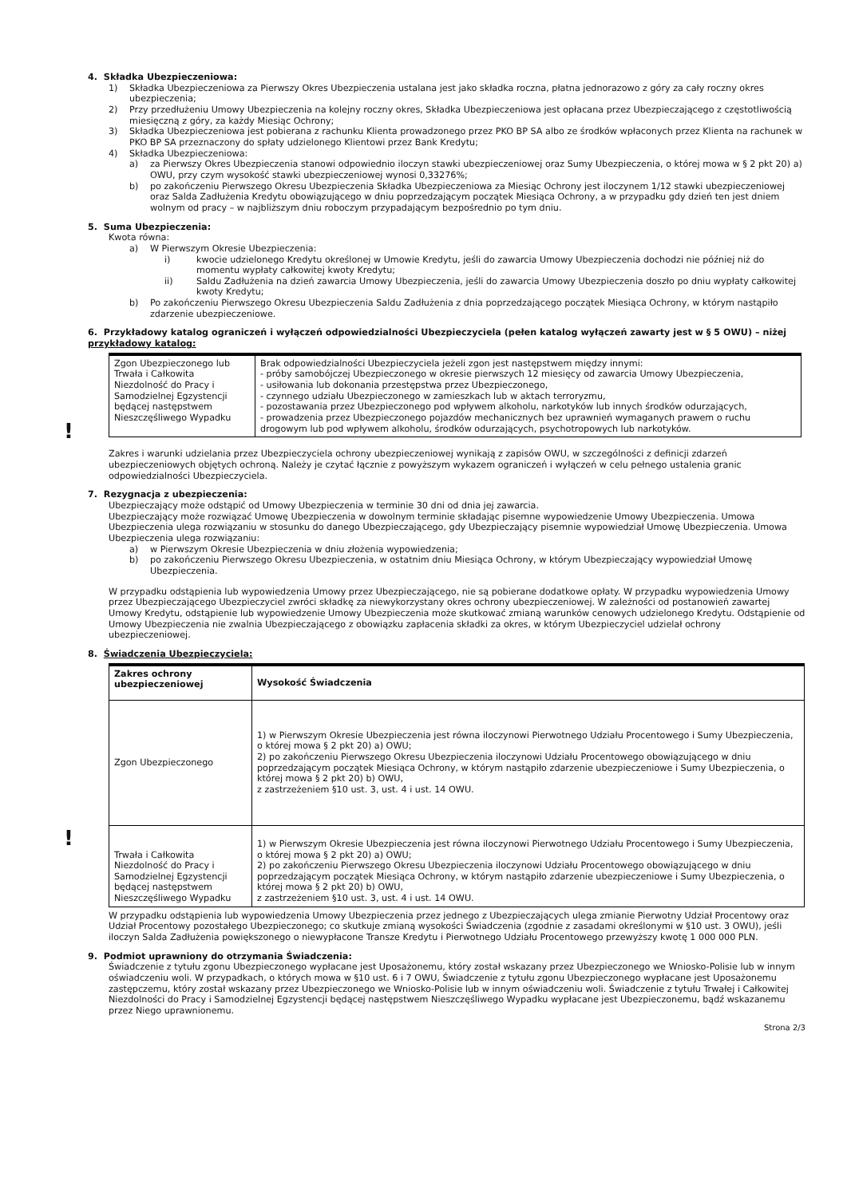4. Składka Ubezpieczeniowa:
1) Składka Ubezpieczeniowa za Pierwszy Okres Ubezpieczenia ustalana jest jako składka roczna, płatna jednorazowo z góry za cały roczny okres ubezpieczenia;
2) Przy przedłużeniu Umowy Ubezpieczenia na kolejny roczny okres, Składka Ubezpieczeniowa jest opłacana przez Ubezpieczającego z częstotliwością miesięczną z góry, za każdy Miesiąc Ochrony;
3) Składka Ubezpieczeniowa jest pobierana z rachunku Klienta prowadzonego przez PKO BP SA albo ze środków wpłaconych przez Klienta na rachunek w PKO BP SA przeznaczony do spłaty udzielonego Klientowi przez Bank Kredytu;
4) Składka Ubezpieczeniowa:
a) za Pierwszy Okres Ubezpieczenia stanowi odpowiednio iloczyn stawki ubezpieczeniowej oraz Sumy Ubezpieczenia, o której mowa w § 2 pkt 20) a) OWU, przy czym wysokość stawki ubezpieczeniowej wynosi 0,33276%;
b) po zakończeniu Pierwszego Okresu Ubezpieczenia Składka Ubezpieczeniowa za Miesiąc Ochrony jest iloczynem 1/12 stawki ubezpieczeniowej oraz Salda Zadłużenia Kredytu obowiązującego w dniu poprzedzającym początek Miesiąca Ochrony, a w przypadku gdy dzień ten jest dniem wolnym od pracy – w najbliższym dniu roboczym przypadającym bezpośrednio po tym dniu.
5. Suma Ubezpieczenia:
Kwota równa:
a) W Pierwszym Okresie Ubezpieczenia:
i) kwocie udzielonego Kredytu określonej w Umowie Kredytu, jeśli do zawarcia Umowy Ubezpieczenia dochodzi nie później niż do momentu wypłaty całkowitej kwoty Kredytu;
ii) Saldu Zadłużenia na dzień zawarcia Umowy Ubezpieczenia, jeśli do zawarcia Umowy Ubezpieczenia doszło po dniu wypłaty całkowitej kwoty Kredytu;
b) Po zakończeniu Pierwszego Okresu Ubezpieczenia Saldu Zadłużenia z dnia poprzedzającego początek Miesiąca Ochrony, w którym nastąpiło zdarzenie ubezpieczeniowe.
6. Przykładowy katalog ograniczeń i wyłączeń odpowiedzialności Ubezpieczyciela (pełen katalog wyłączeń zawarty jest w § 5 OWU) – niżej przykładowy katalog:
!
| Zgon Ubezpieczonego lub Trwała i Całkowita Niezdolność do Pracy i Samodzielnej Egzystencji będącej następstwem Nieszczęśliwego Wypadku | Brak odpowiedzialności Ubezpieczyciela jeżeli zgon jest następstwem między innymi: - próby samobójczej Ubezpieczonego w okresie pierwszych 12 miesięcy od zawarcia Umowy Ubezpieczenia, - usiłowania lub dokonania przestępstwa przez Ubezpieczonego, - czynnego udziału Ubezpieczonego w zamieszkach lub w aktach terroryzmu, - pozostawania przez Ubezpieczonego pod wpływem alkoholu, narkotyków lub innych środków odurzających, - prowadzenia przez Ubezpieczonego pojazdów mechanicznych bez uprawnień wymaganych prawem o ruchu drogowym lub pod wpływem alkoholu, środków odurzających, psychotropowych lub narkotyków. |
Zakres i warunki udzielania przez Ubezpieczyciela ochrony ubezpieczeniowej wynikają z zapisów OWU, w szczególności z definicji zdarzeń ubezpieczeniowych objętych ochroną. Należy je czytać łącznie z powyższym wykazem ograniczeń i wyłączeń w celu pełnego ustalenia granic odpowiedzialności Ubezpieczyciela.
7. Rezygnacja z ubezpieczenia:
Ubezpieczający może odstąpić od Umowy Ubezpieczenia w terminie 30 dni od dnia jej zawarcia.
Ubezpieczający może rozwiązać Umowę Ubezpieczenia w dowolnym terminie składając pisemne wypowiedzenie Umowy Ubezpieczenia. Umowa Ubezpieczenia ulega rozwiązaniu w stosunku do danego Ubezpieczającego, gdy Ubezpieczający pisemnie wypowiedział Umowę Ubezpieczenia. Umowa Ubezpieczenia ulega rozwiązaniu:
a) w Pierwszym Okresie Ubezpieczenia w dniu złożenia wypowiedzenia;
b) po zakończeniu Pierwszego Okresu Ubezpieczenia, w ostatnim dniu Miesiąca Ochrony, w którym Ubezpieczający wypowiedział Umowę Ubezpieczenia.
W przypadku odstąpienia lub wypowiedzenia Umowy przez Ubezpieczającego, nie są pobierane dodatkowe opłaty. W przypadku wypowiedzenia Umowy przez Ubezpieczającego Ubezpieczyciel zwróci składkę za niewykorzystany okres ochrony ubezpieczeniowej. W zależności od postanowień zawartej Umowy Kredytu, odstąpienie lub wypowiedzenie Umowy Ubezpieczenia może skutkować zmianą warunków cenowych udzielonego Kredytu. Odstąpienie od Umowy Ubezpieczenia nie zwalnia Ubezpieczającego z obowiązku zapłacenia składki za okres, w którym Ubezpieczyciel udzielał ochrony ubezpieczeniowej.
8. Świadczenia Ubezpieczyciela:
!
| Zakres ochrony ubezpieczeniowej | Wysokość Świadczenia |
| --- | --- |
| Zgon Ubezpieczonego | 1) w Pierwszym Okresie Ubezpieczenia jest równa iloczynowi Pierwotnego Udziału Procentowego i Sumy Ubezpieczenia, o której mowa § 2 pkt 20) a) OWU; 2) po zakończeniu Pierwszego Okresu Ubezpieczenia iloczynowi Udziału Procentowego obowiązującego w dniu poprzedzającym początek Miesiąca Ochrony, w którym nastąpiło zdarzenie ubezpieczeniowe i Sumy Ubezpieczenia, o której mowa § 2 pkt 20) b) OWU, z zastrzeżeniem §10 ust. 3, ust. 4 i ust. 14 OWU. |
| Trwała i Całkowita Niezdolność do Pracy i Samodzielnej Egzystencji będącej następstwem Nieszczęśliwego Wypadku | 1) w Pierwszym Okresie Ubezpieczenia jest równa iloczynowi Pierwotnego Udziału Procentowego i Sumy Ubezpieczenia, o której mowa § 2 pkt 20) a) OWU; 2) po zakończeniu Pierwszego Okresu Ubezpieczenia iloczynowi Udziału Procentowego obowiązującego w dniu poprzedzającym początek Miesiąca Ochrony, w którym nastąpiło zdarzenie ubezpieczeniowe i Sumy Ubezpieczenia, o której mowa § 2 pkt 20) b) OWU, z zastrzeżeniem §10 ust. 3, ust. 4 i ust. 14 OWU. |
W przypadku odstąpienia lub wypowiedzenia Umowy Ubezpieczenia przez jednego z Ubezpieczających ulega zmianie Pierwotny Udział Procentowy oraz Udział Procentowy pozostałego Ubezpieczonego; co skutkuje zmianą wysokości Świadczenia (zgodnie z zasadami określonymi w §10 ust. 3 OWU), jeśli iloczyn Salda Zadłużenia powiększonego o niewypłacone Transze Kredytu i Pierwotnego Udziału Procentowego przewyższy kwotę 1 000 000 PLN.
9. Podmiot uprawniony do otrzymania Świadczenia:
Świadczenie z tytułu zgonu Ubezpieczonego wypłacane jest Uposażonemu, który został wskazany przez Ubezpieczonego we Wniosko-Polisie lub w innym oświadczeniu woli. W przypadkach, o których mowa w §10 ust. 6 i 7 OWU, Świadczenie z tytułu zgonu Ubezpieczonego wypłacane jest Uposażonemu zastępczemu, który został wskazany przez Ubezpieczonego we Wniosko-Polisie lub w innym oświadczeniu woli. Świadczenie z tytułu Trwałej i Całkowitej Niezdolności do Pracy i Samodzielnej Egzystencji będącej następstwem Nieszczęśliwego Wypadku wypłacane jest Ubezpieczonemu, bądź wskazanemu przez Niego uprawnionemu.
Strona 2/3